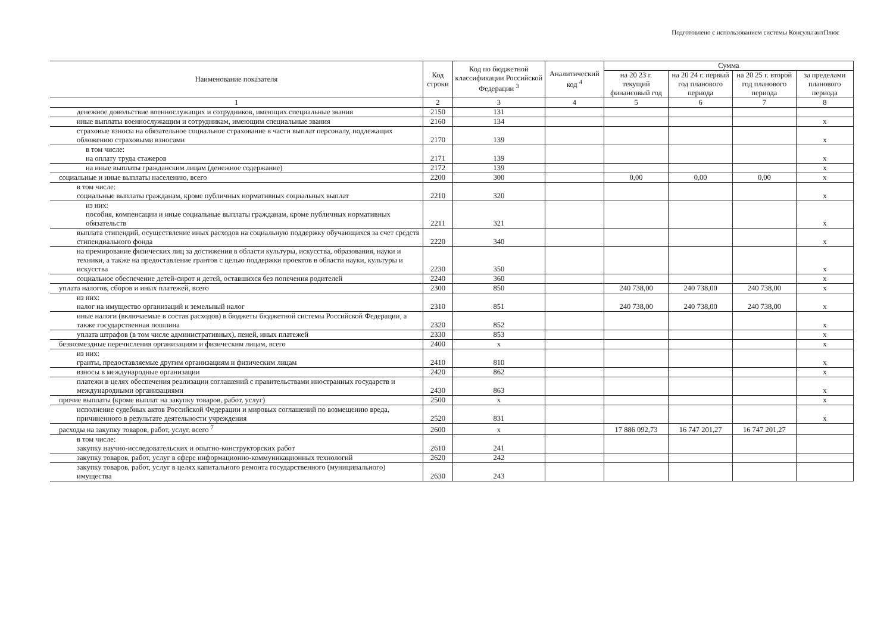Подготовлено с использованием системы КонсультантПлюс
| Наименование показателя | Код строки | Код по бюджетной классификации Российской Федерации <sup>3</sup> | Аналитический код <sup>4</sup> | Сумма | | | |
| --- | --- | --- | --- | --- | --- | --- | --- |
| | | | | на 20 23 г. текущий финансовый год | на 20 24 г. первый год планового периода | на 20 25 г. второй год планового периода | за пределами планового периода |
| 1 | 2 | 3 | 4 | 5 | 6 | 7 | 8 |
| денежное довольствие военнослужащих и сотрудников, имеющих специальные звания | 2150 | 131 | | | | | |
| иные выплаты военнослужащим и сотрудникам, имеющим специальные звания | 2160 | 134 | | | | | x |
| страховые взносы на обязательное социальное страхование в части выплат персоналу, подлежащих обложению страховыми взносами | 2170 | 139 | | | | | x |
| в том числе: на оплату труда стажеров | 2171 | 139 | | | | | x |
| на иные выплаты гражданским лицам (денежное содержание) | 2172 | 139 | | | | | x |
| социальные и иные выплаты населению, всего | 2200 | 300 | | 0,00 | 0,00 | 0,00 | x |
| в том числе: социальные выплаты гражданам, кроме публичных нормативных социальных выплат | 2210 | 320 | | | | | x |
| из них: пособия, компенсации и иные социальные выплаты гражданам, кроме публичных нормативных обязательств | 2211 | 321 | | | | | x |
| выплата стипендий, осуществление иных расходов на социальную поддержку обучающихся за счет средств стипендиального фонда | 2220 | 340 | | | | | x |
| на премирование физических лиц за достижения в области культуры, искусства, образования, науки и техники, а также на предоставление грантов с целью поддержки проектов в области науки, культуры и искусства | 2230 | 350 | | | | | x |
| социальное обеспечение детей-сирот и детей, оставшихся без попечения родителей | 2240 | 360 | | | | | x |
| уплата налогов, сборов и иных платежей, всего | 2300 | 850 | | 240 738,00 | 240 738,00 | 240 738,00 | x |
| из них: налог на имущество организаций и земельный налог | 2310 | 851 | | 240 738,00 | 240 738,00 | 240 738,00 | x |
| иные налоги (включаемые в состав расходов) в бюджеты бюджетной системы Российской Федерации, а также государственная пошлина | 2320 | 852 | | | | | x |
| уплата штрафов (в том числе административных), пеней, иных платежей | 2330 | 853 | | | | | x |
| безвозмездные перечисления организациям и физическим лицам, всего | 2400 | x | | | | | x |
| из них: гранты, предоставляемые другим организациям и физическим лицам | 2410 | 810 | | | | | x |
| взносы в международные организации | 2420 | 862 | | | | | x |
| платежи в целях обеспечения реализации соглашений с правительствами иностранных государств и международными организациями | 2430 | 863 | | | | | x |
| прочие выплаты (кроме выплат на закупку товаров, работ, услуг) | 2500 | x | | | | | x |
| исполнение судебных актов Российской Федерации и мировых соглашений по возмещению вреда, причиненного в результате деятельности учреждения | 2520 | 831 | | | | | x |
| расходы на закупку товаров, работ, услуг, всего <sup>7</sup> | 2600 | x | | 17 886 092,73 | 16 747 201,27 | 16 747 201,27 | |
| в том числе: закупку научно-исследовательских и опытно-конструкторских работ | 2610 | 241 | | | | | |
| закупку товаров, работ, услуг в сфере информационно-коммуникационных технологий | 2620 | 242 | | | | | |
| закупку товаров, работ, услуг в целях капитального ремонта государственного (муниципального) имущества | 2630 | 243 | | | | | |